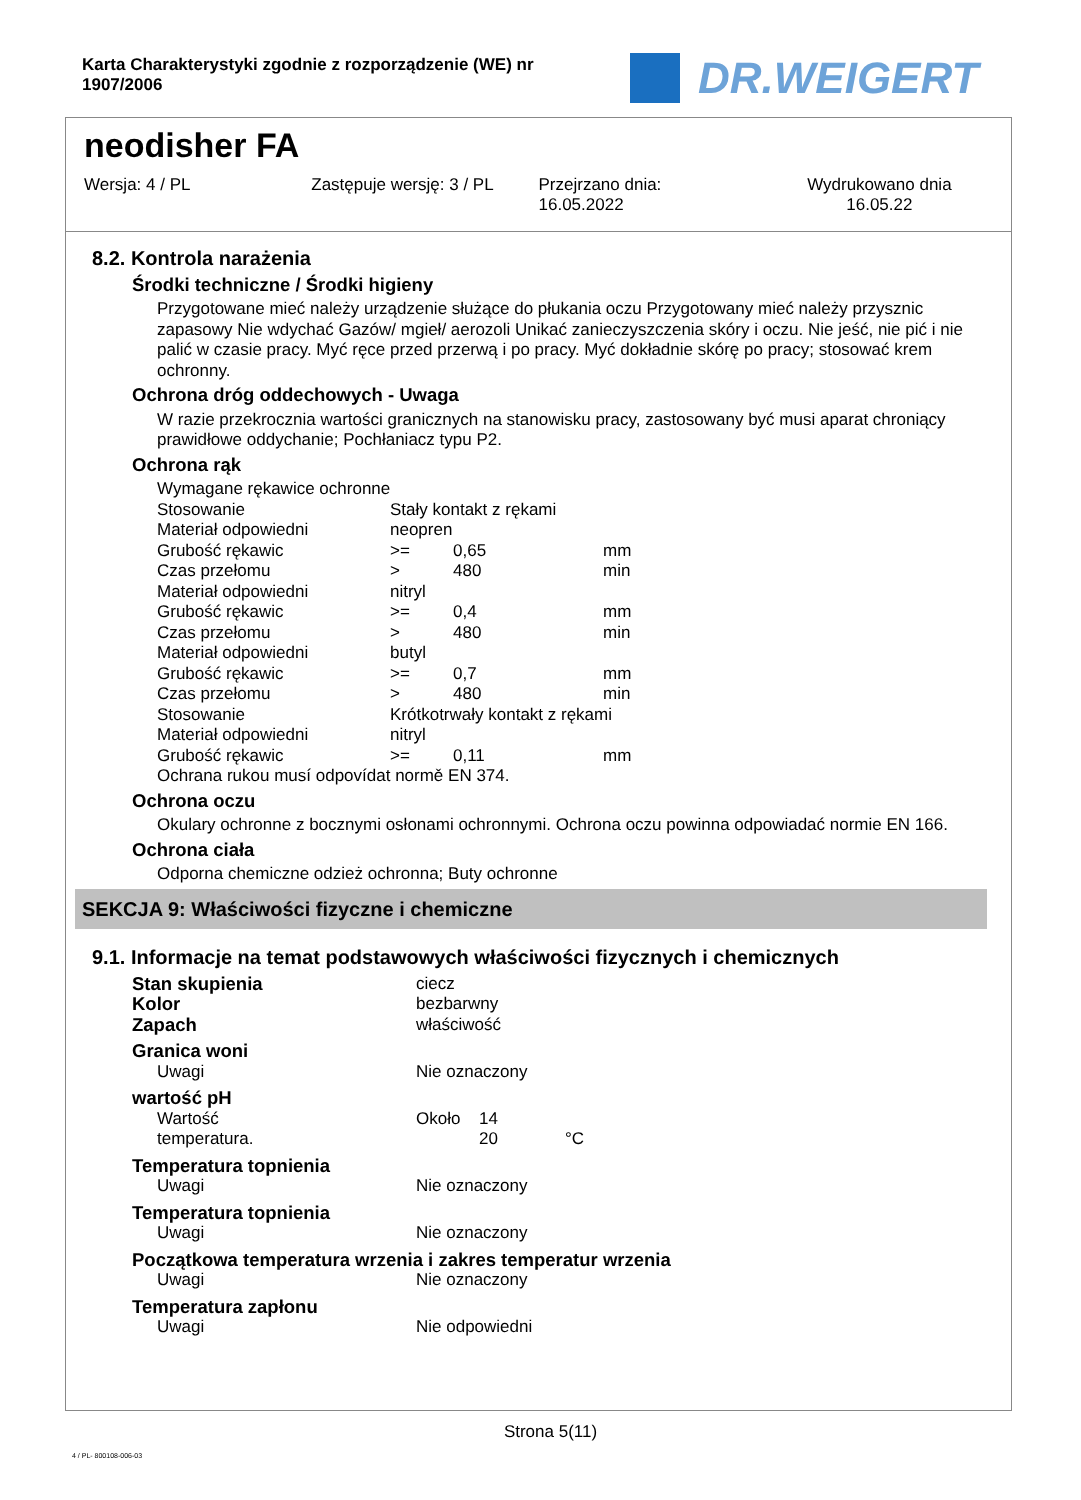Karta Charakterystyki zgodnie z rozporządzenie (WE) nr 1907/2006
DR.WEIGERT
neodisher FA
Wersja: 4 / PL Zastępuje wersję: 3 / PL Przejrzano dnia:
16.05.2022
Wydrukowano dnia
16.05.22
8.2. Kontrola narażenia
Środki techniczne / Środki higieny
Przygotowane mieć należy urządzenie służące do płukania oczu Przygotowany mieć należy przysznic zapasowy Nie wdychać Gazów/ mgieł/ aerozoli Unikać zanieczyszczenia skóry i oczu. Nie jeść, nie pić i nie palić w czasie pracy. Myć ręce przed przerwą i po pracy. Myć dokładnie skórę po pracy; stosować krem ochronny.
Ochrona dróg oddechowych - Uwaga
W razie przekrocznia wartości granicznych na stanowisku pracy, zastosowany być musi aparat chroniący prawidłowe oddychanie; Pochłaniacz typu P2.
Ochrona rąk
| Wymagane rękawice ochronne | | | |
| Stosowanie | Stały kontakt z rękami | | |
| Materiał odpowiedni | neopren | | |
| Grubość rękawic | >= | 0,65 | mm |
| Czas przełomu | > | 480 | min |
| Materiał odpowiedni | nitryl | | |
| Grubość rękawic | >= | 0,4 | mm |
| Czas przełomu | > | 480 | min |
| Materiał odpowiedni | butyl | | |
| Grubość rękawic | >= | 0,7 | mm |
| Czas przełomu | > | 480 | min |
| Stosowanie | Krótkotrwały kontakt z rękami | | |
| Materiał odpowiedni | nitryl | | |
| Grubość rękawic | >= | 0,11 | mm |
| Ochrana rukou musí odpovídat normě EN 374. | | | |
Ochrona oczu
Okulary ochronne z bocznymi osłonami ochronnymi. Ochrona oczu powinna odpowiadać normie EN 166.
Ochrona ciała
Odporna chemiczne odzież ochronna; Buty ochronne
SEKCJA 9: Właściwości fizyczne i chemiczne
9.1. Informacje na temat podstawowych właściwości fizycznych i chemicznych
| Stan skupienia | ciecz | | |
| Kolor | bezbarwny | | |
| Zapach | właściwość | | |
| Granica woni | | | |
| Uwagi | Nie oznaczony | | |
| wartość pH | | | |
| Wartość | Około | 14 | |
| temperatura. | | 20 | °C |
| Temperatura topnienia | | | |
| Uwagi | Nie oznaczony | | |
| Temperatura topnienia | | | |
| Uwagi | Nie oznaczony | | |
| Początkowa temperatura wrzenia i zakres temperatur wrzenia | | | |
| Uwagi | Nie oznaczony | | |
| Temperatura zapłonu | | | |
| Uwagi | Nie odpowiedni | | |
Strona 5(11)
4 / PL- 800108-006-03